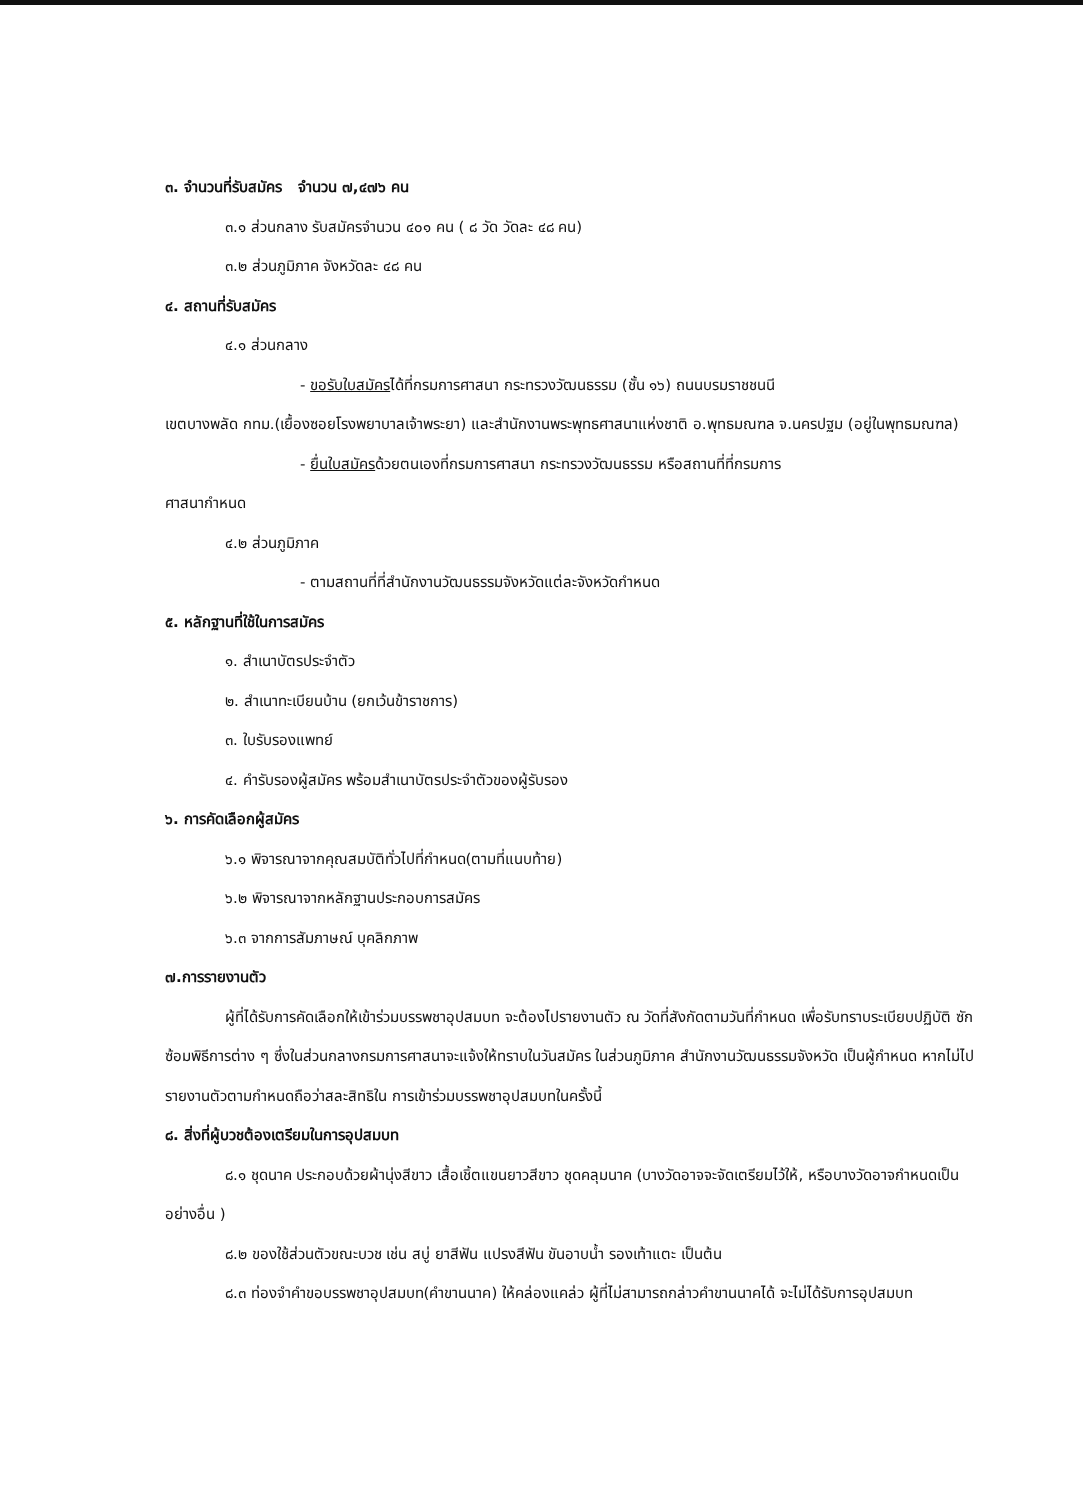๓. จำนวนที่รับสมัคร จำนวน ๗,๔๗๖ คน
๓.๑ ส่วนกลาง รับสมัครจำนวน ๔๐๑ คน ( ๘ วัด วัดละ ๔๘ คน)
๓.๒ ส่วนภูมิภาค จังหวัดละ ๔๘ คน
๔. สถานที่รับสมัคร
๔.๑ ส่วนกลาง
- ขอรับใบสมัครได้ที่กรมการศาสนา กระทรวงวัฒนธรรม (ชั้น ๑๖) ถนนบรมราชชนนี
เขตบางพลัด กทม.(เยื้องซอยโรงพยาบาลเจ้าพระยา) และสำนักงานพระพุทธศาสนาแห่งชาติ อ.พุทธมณฑล จ.นครปฐม (อยู่ในพุทธมณฑล)
- ยื่นใบสมัครด้วยตนเองที่กรมการศาสนา กระทรวงวัฒนธรรม หรือสถานที่ที่กรมการ
ศาสนากำหนด
๔.๒ ส่วนภูมิภาค
- ตามสถานที่ที่สำนักงานวัฒนธรรมจังหวัดแต่ละจังหวัดกำหนด
๕. หลักฐานที่ใช้ในการสมัคร
๑. สำเนาบัตรประจำตัว
๒. สำเนาทะเบียนบ้าน (ยกเว้นข้าราชการ)
๓. ใบรับรองแพทย์
๔. คำรับรองผู้สมัคร พร้อมสำเนาบัตรประจำตัวของผู้รับรอง
๖. การคัดเลือกผู้สมัคร
๖.๑ พิจารณาจากคุณสมบัติทั่วไปที่กำหนด(ตามที่แนบท้าย)
๖.๒ พิจารณาจากหลักฐานประกอบการสมัคร
๖.๓ จากการสัมภาษณ์ บุคลิกภาพ
๗.การรายงานตัว
ผู้ที่ได้รับการคัดเลือกให้เข้าร่วมบรรพชาอุปสมบท จะต้องไปรายงานตัว ณ วัดที่สังกัดตามวันที่กำหนด เพื่อรับทราบระเบียบปฏิบัติ ซักซ้อมพิธีการต่าง ๆ ซึ่งในส่วนกลางกรมการศาสนาจะแจ้งให้ทราบในวันสมัคร ในส่วนภูมิภาค สำนักงานวัฒนธรรมจังหวัด เป็นผู้กำหนด หากไม่ไปรายงานตัวตามกำหนดถือว่าสละสิทธิใน การเข้าร่วมบรรพชาอุปสมบทในครั้งนี้
๘. สิ่งที่ผู้บวชต้องเตรียมในการอุปสมบท
๘.๑ ชุดนาค ประกอบด้วยผ้านุ่งสีขาว เสื้อเชิ้ตแขนยาวสีขาว ชุดคลุมนาค (บางวัดอาจจะจัดเตรียมไว้ให้, หรือบางวัดอาจกำหนดเป็นอย่างอื่น )
๘.๒ ของใช้ส่วนตัวขณะบวช เช่น สบู่ ยาสีฟัน แปรงสีฟัน ขันอาบน้ำ รองเท้าแตะ เป็นต้น
๘.๓ ท่องจำคำขอบรรพชาอุปสมบท(คำขานนาค) ให้คล่องแคล่ว ผู้ที่ไม่สามารถกล่าวคำขานนาคได้ จะไม่ได้รับการอุปสมบท